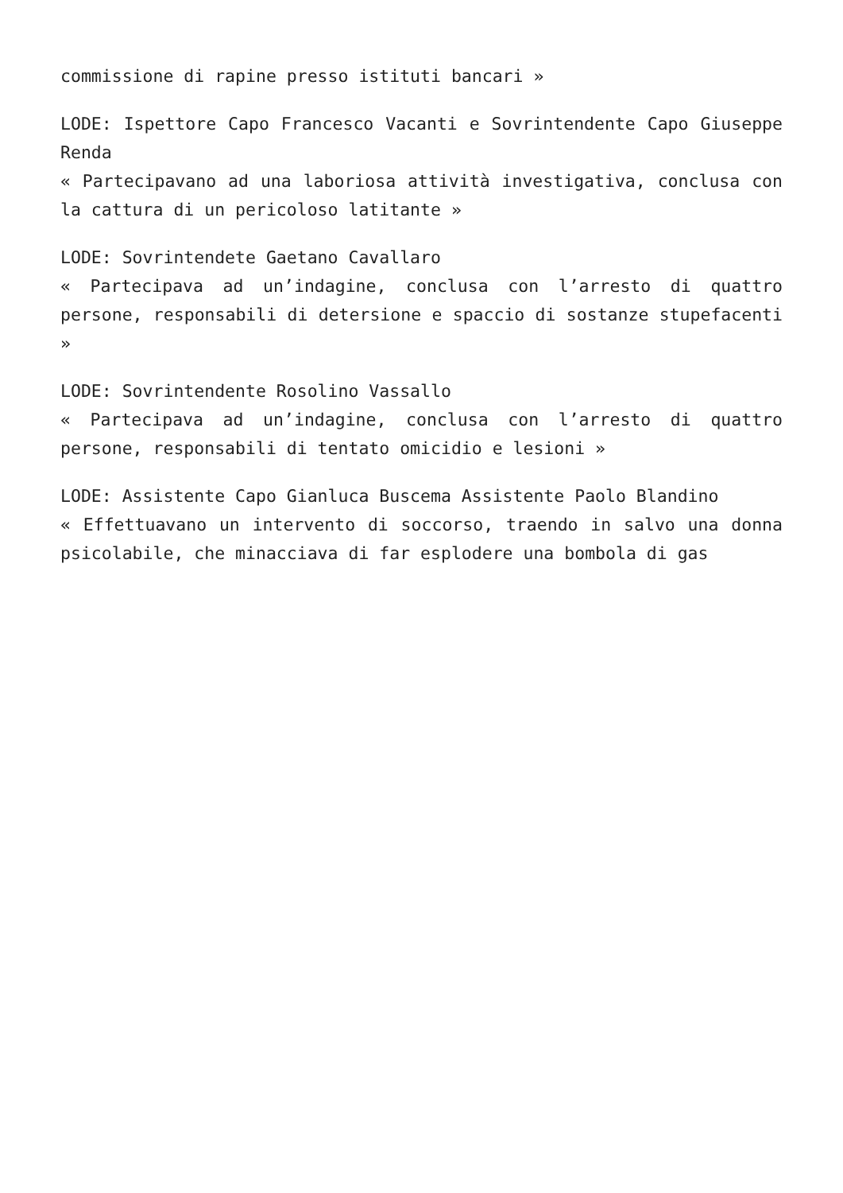commissione di rapine presso istituti bancari »
LODE: Ispettore Capo Francesco Vacanti e Sovrintendente Capo Giuseppe Renda
« Partecipavano ad una laboriosa attività investigativa, conclusa con la cattura di un pericoloso latitante »
LODE: Sovrintendete Gaetano Cavallaro
« Partecipava ad un’indagine, conclusa con l’arresto di quattro persone, responsabili di detersione e spaccio di sostanze stupefacenti »
LODE: Sovrintendente Rosolino Vassallo
« Partecipava ad un’indagine, conclusa con l’arresto di quattro persone, responsabili di tentato omicidio e lesioni »
LODE: Assistente Capo Gianluca Buscema Assistente Paolo Blandino
« Effettuavano un intervento di soccorso, traendo in salvo una donna psicolabile, che minacciava di far esplodere una bombola di gas